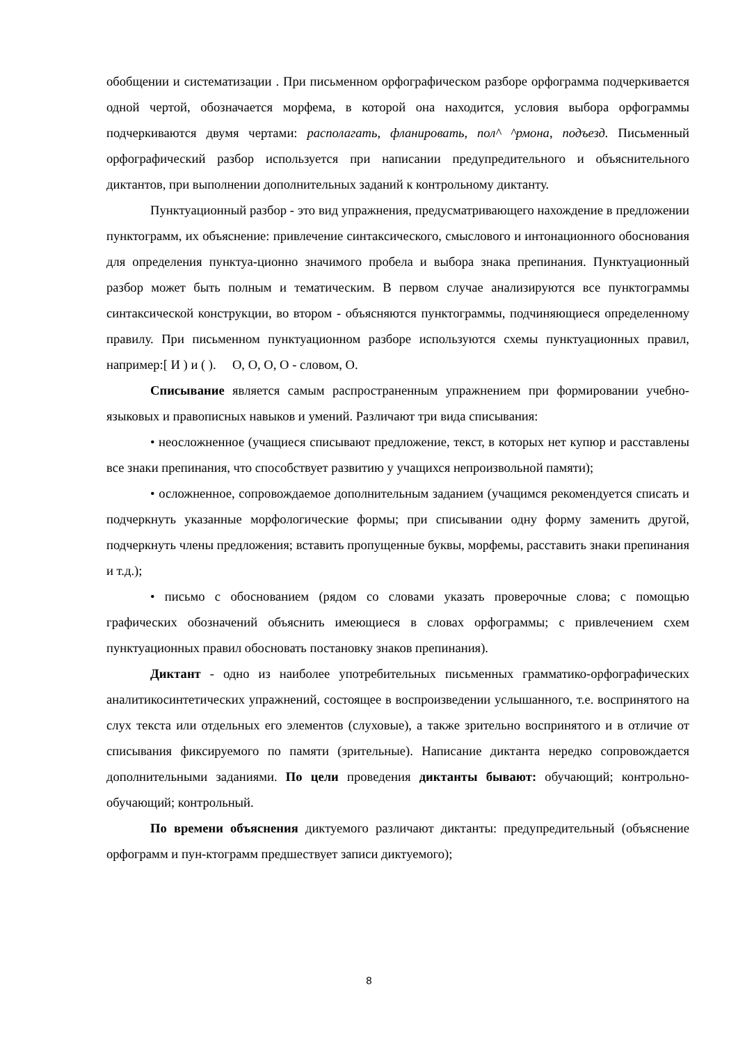обобщении и систематизации . При письменном орфографическом разборе орфограмма подчеркивается одной чертой, обозначается морфема, в которой она находится, условия выбора орфограммы подчеркиваются двумя чертами: располагать, фланировать, пол^ ^рмона, подъезд. Письменный орфографический разбор используется при написании предупредительного и объяснительного диктантов, при выполнении дополнительных заданий к контрольному диктанту.
Пунктуационный разбор - это вид упражнения, предусматривающего нахождение в предложении пунктограмм, их объяснение: привлечение синтаксического, смыслового и интонационного обоснования для определения пунктуа-ционно значимого пробела и выбора знака препинания. Пунктуационный разбор может быть полным и тематическим. В первом случае анализируются все пунктограммы синтаксической конструкции, во втором - объясняются пунктограммы, подчиняющиеся определенному правилу. При письменном пунктуационном разборе используются схемы пунктуационных правил, например:[ И ) и ( ). О, О, О, О - словом, О.
Списывание является самым распространенным упражнением при формировании учебно-языковых и правописных навыков и умений. Различают три вида списывания:
• неосложненное (учащиеся списывают предложение, текст, в которых нет купюр и расставлены все знаки препинания, что способствует развитию у учащихся непроизвольной памяти);
• осложненное, сопровождаемое дополнительным заданием (учащимся рекомендуется списать и подчеркнуть указанные морфологические формы; при списывании одну форму заменить другой, подчеркнуть члены предложения; вставить пропущенные буквы, морфемы, расставить знаки препинания и т.д.);
• письмо с обоснованием (рядом со словами указать проверочные слова; с помощью графических обозначений объяснить имеющиеся в словах орфограммы; с привлечением схем пунктуационных правил обосновать постановку знаков препинания).
Диктант - одно из наиболее употребительных письменных грамматико-орфографических аналитикосинтетических упражнений, состоящее в воспроизведении услышанного, т.е. воспринятого на слух текста или отдельных его элементов (слуховые), а также зрительно воспринятого и в отличие от списывания фиксируемого по памяти (зрительные). Написание диктанта нередко сопровождается дополнительными заданиями. По цели проведения диктанты бывают: обучающий; контрольно-обучающий; контрольный.
По времени объяснения диктуемого различают диктанты: предупредительный (объяснение орфограмм и пун-ктограмм предшествует записи диктуемого);
8